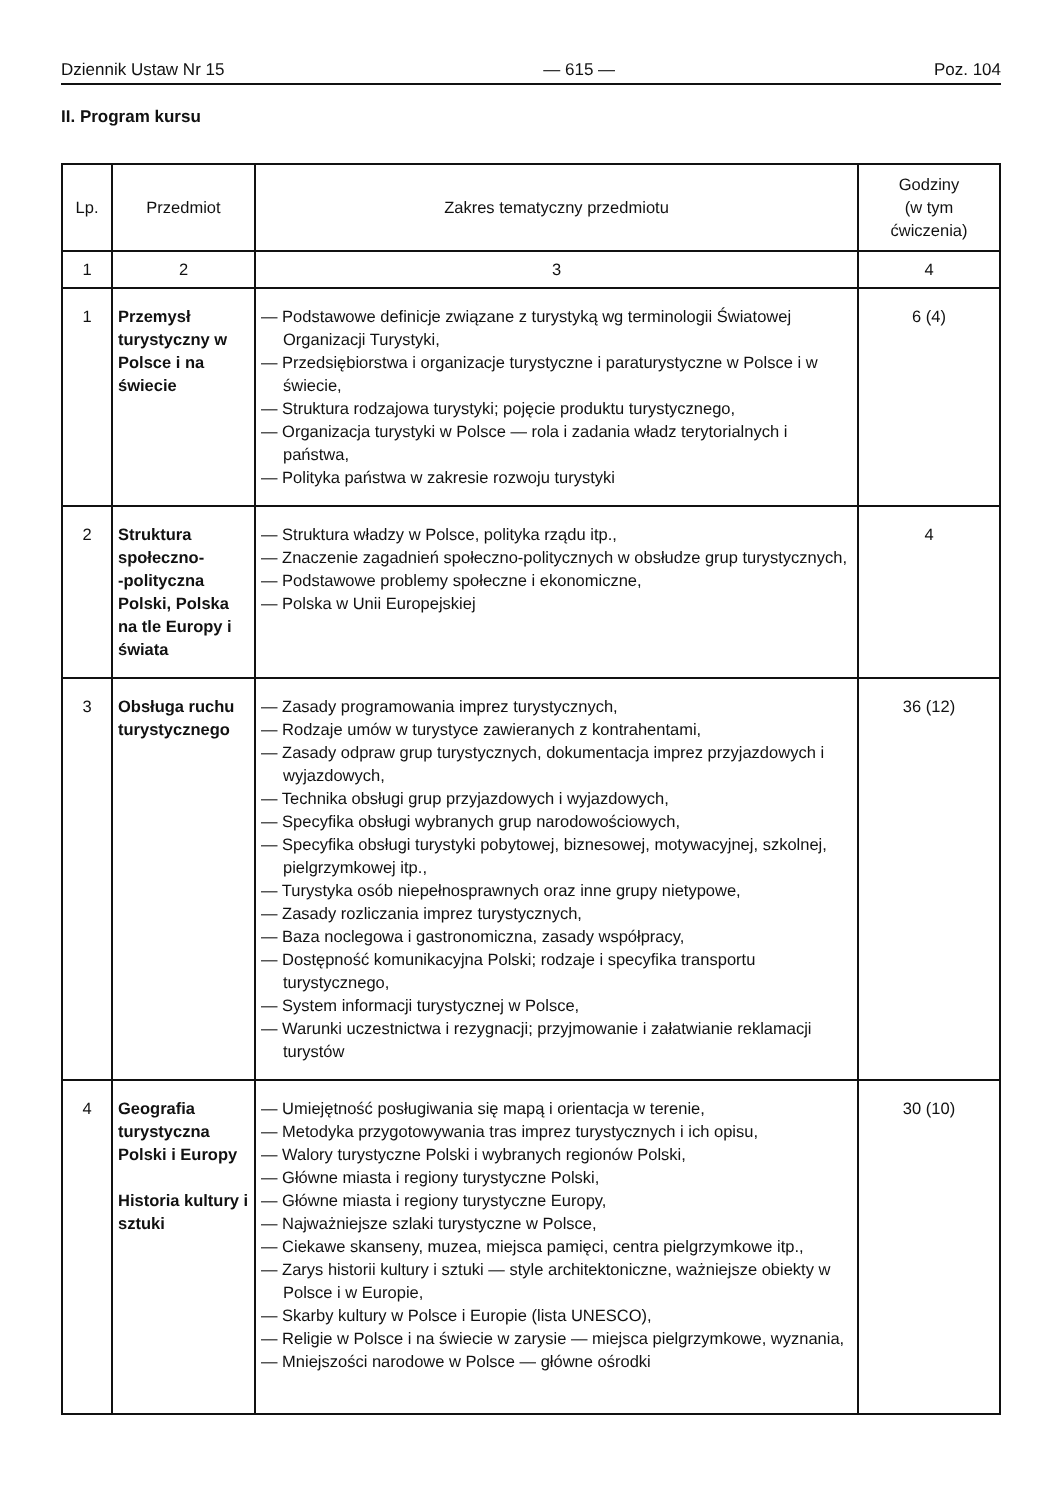Dziennik Ustaw Nr 15 — 615 — Poz. 104
II. Program kursu
| Lp. | Przedmiot | Zakres tematyczny przedmiotu | Godziny (w tym ćwiczenia) |
| --- | --- | --- | --- |
| 1 | 2 | 3 | 4 |
| 1 | Przemysł turystyczny w Polsce i na świecie | — Podstawowe definicje związane z turystyką wg terminologii Światowej Organizacji Turystyki, — Przedsiębiorstwa i organizacje turystyczne i paraturystyczne w Polsce i w świecie, — Struktura rodzajowa turystyki; pojęcie produktu turystycznego, — Organizacja turystyki w Polsce — rola i zadania władz terytorialnych i państwa, — Polityka państwa w zakresie rozwoju turystyki | 6 (4) |
| 2 | Struktura społeczno- -polityczna Polski, Polska na tle Europy i świata | — Struktura władzy w Polsce, polityka rządu itp., — Znaczenie zagadnień społeczno-politycznych w obsłudze grup turystycznych, — Podstawowe problemy społeczne i ekonomiczne, — Polska w Unii Europejskiej | 4 |
| 3 | Obsługa ruchu turystycznego | — Zasady programowania imprez turystycznych, — Rodzaje umów w turystyce zawieranych z kontrahentami, — Zasady odpraw grup turystycznych, dokumentacja imprez przyjazdowych i wyjazdowych, — Technika obsługi grup przyjazdowych i wyjazdowych, — Specyfika obsługi wybranych grup narodowościowych, — Specyfika obsługi turystyki pobytowej, biznesowej, motywacyjnej, szkolnej, pielgrzymkowej itp., — Turystyka osób niepełnosprawnych oraz inne grupy nietypowe, — Zasady rozliczania imprez turystycznych, — Baza noclegowa i gastronomiczna, zasady współpracy, — Dostępność komunikacyjna Polski; rodzaje i specyfika transportu turystycznego, — System informacji turystycznej w Polsce, — Warunki uczestnictwa i rezygnacji; przyjmowanie i załatwianie reklamacji turystów | 36 (12) |
| 4 | Geografia turystyczna Polski i Europy Historia kultury i sztuki | — Umiejętność posługiwania się mapą i orientacja w terenie, — Metodyka przygotowywania tras imprez turystycznych i ich opisu, — Walory turystyczne Polski i wybranych regionów Polski, — Główne miasta i regiony turystyczne Polski, — Główne miasta i regiony turystyczne Europy, — Najważniejsze szlaki turystyczne w Polsce, — Ciekawe skanseny, muzea, miejsca pamięci, centra pielgrzymkowe itp., — Zarys historii kultury i sztuki — style architektoniczne, ważniejsze obiekty w Polsce i w Europie, — Skarby kultury w Polsce i Europie (lista UNESCO), — Religie w Polsce i na świecie w zarysie — miejsca pielgrzymkowe, wyznania, — Mniejszości narodowe w Polsce — główne ośrodki | 30 (10) |